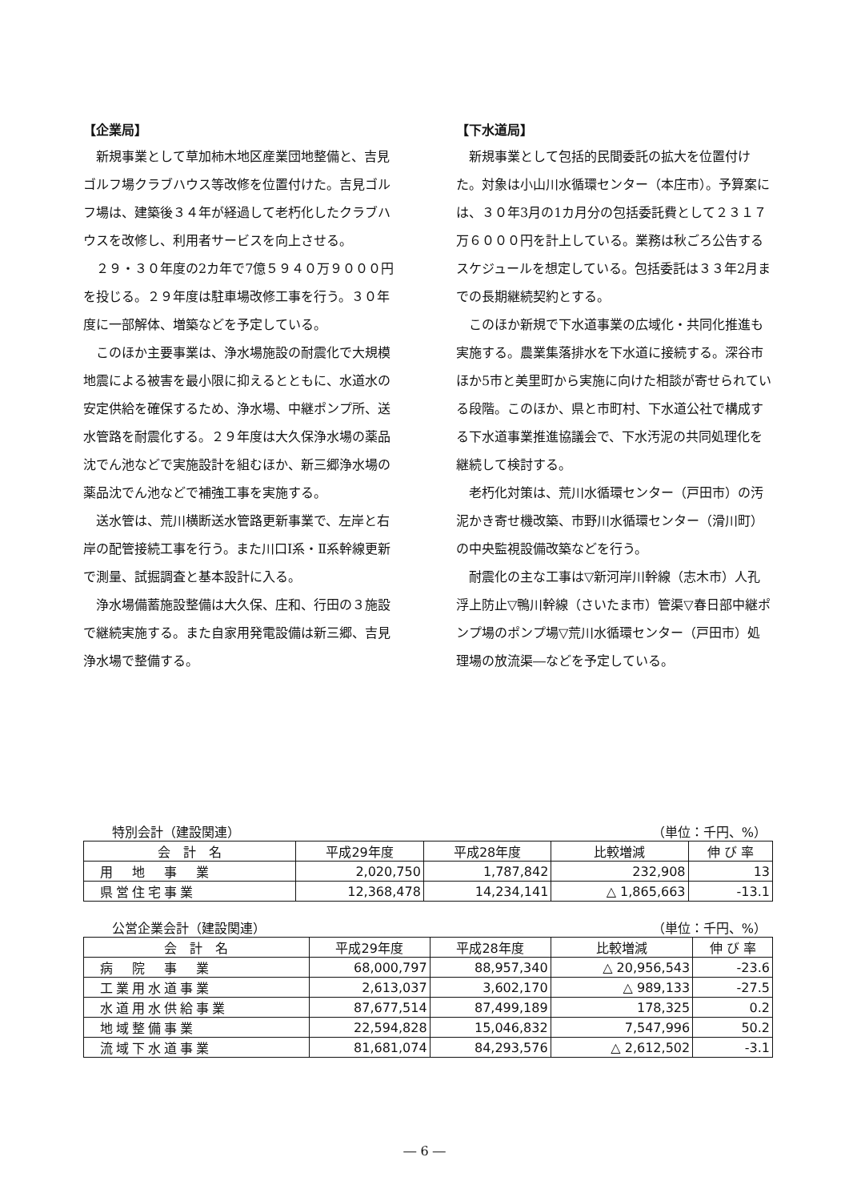【企業局】
新規事業として草加柿木地区産業団地整備と、吉見ゴルフ場クラブハウス等改修を位置付けた。吉見ゴルフ場は、建築後３４年が経過して老朽化したクラブハウスを改修し、利用者サービスを向上させる。
２９・３０年度の2カ年で7億５９４０万９０００円を投じる。２９年度は駐車場改修工事を行う。３０年度に一部解体、増築などを予定している。
このほか主要事業は、浄水場施設の耐震化で大規模地震による被害を最小限に抑えるとともに、水道水の安定供給を確保するため、浄水場、中継ポンプ所、送水管路を耐震化する。２９年度は大久保浄水場の薬品沈でん池などで実施設計を組むほか、新三郷浄水場の薬品沈でん池などで補強工事を実施する。
送水管は、荒川横断送水管路更新事業で、左岸と右岸の配管接続工事を行う。また川口Ⅰ系・Ⅱ系幹線更新で測量、試掘調査と基本設計に入る。
浄水場備蓄施設整備は大久保、庄和、行田の３施設で継続実施する。また自家用発電設備は新三郷、吉見浄水場で整備する。
【下水道局】
新規事業として包括的民間委託の拡大を位置付けた。対象は小山川水循環センター（本庄市）。予算案には、３０年3月の1カ月分の包括委託費として２３１７万６０００円を計上している。業務は秋ごろ公告するスケジュールを想定している。包括委託は３３年2月までの長期継続契約とする。
このほか新規で下水道事業の広域化・共同化推進も実施する。農業集落排水を下水道に接続する。深谷市ほか5市と美里町から実施に向けた相談が寄せられている段階。このほか、県と市町村、下水道公社で構成する下水道事業推進協議会で、下水汚泥の共同処理化を継続して検討する。
老朽化対策は、荒川水循環センター（戸田市）の汚泥かき寄せ機改築、市野川水循環センター（滑川町）の中央監視設備改築などを行う。
耐震化の主な工事は▽新河岸川幹線（志木市）人孔浮上防止▽鴨川幹線（さいたま市）管渠▽春日部中継ポンプ場のポンプ場▽荒川水循環センター（戸田市）処理場の放流渠―などを予定している。
特別会計（建設関連） （単位：千円、%）
| 会 計 名 | 平成29年度 | 平成28年度 | 比較増減 | 伸 び 率 |
| --- | --- | --- | --- | --- |
| 用 地 事 業 | 2,020,750 | 1,787,842 | 232,908 | 13 |
| 県営住宅事業 | 12,368,478 | 14,234,141 | △ 1,865,663 | -13.1 |
公営企業会計（建設関連） （単位：千円、%）
| 会 計 名 | 平成29年度 | 平成28年度 | 比較増減 | 伸 び 率 |
| --- | --- | --- | --- | --- |
| 病 院 事 業 | 68,000,797 | 88,957,340 | △ 20,956,543 | -23.6 |
| 工業用水道事業 | 2,613,037 | 3,602,170 | △ 989,133 | -27.5 |
| 水道用水供給事業 | 87,677,514 | 87,499,189 | 178,325 | 0.2 |
| 地域整備事業 | 22,594,828 | 15,046,832 | 7,547,996 | 50.2 |
| 流域下水道事業 | 81,681,074 | 84,293,576 | △ 2,612,502 | -3.1 |
― 6 ―